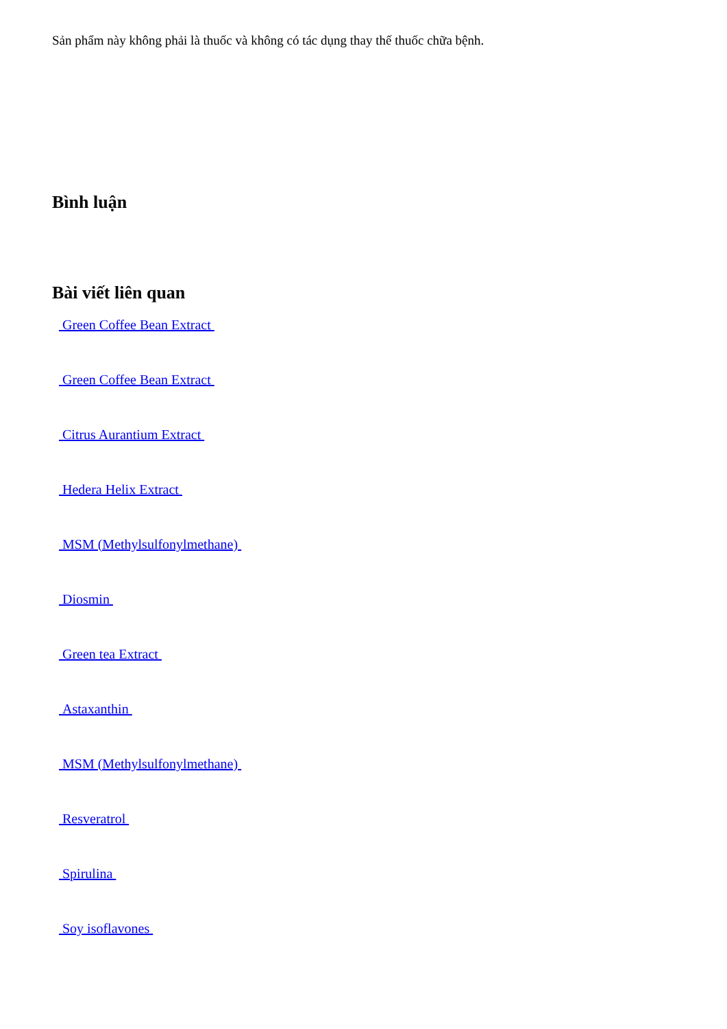Sản phẩm này không phải là thuốc và không có tác dụng thay thế thuốc chữa bệnh.
Bình luận
Bài viết liên quan
Green Coffee Bean Extract
Green Coffee Bean Extract
Citrus Aurantium Extract
Hedera Helix Extract
MSM (Methylsulfonylmethane)
Diosmin
Green tea Extract
Astaxanthin
MSM (Methylsulfonylmethane)
Resveratrol
Spirulina
Soy isoflavones